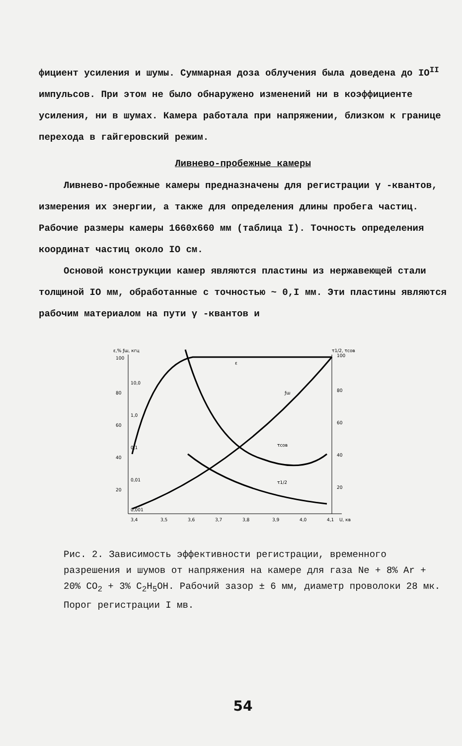фициент усиления и шумы. Суммарная доза облучения была доведена до IO<sup>II</sup> импульсов. При этом не было обнаружено изменений ни в коэффициенте усиления, ни в шумах. Камера работала при напряжении, близком к границе перехода в гайгеровский режим.
Ливнево-пробежные камеры
Ливнево-пробежные камеры предназначены для регистрации γ -квантов, измерения их энергии, а также для определения длины пробега частиц. Рабочие размеры камеры 1660x660 мм (таблица I). Точность определения координат частиц около IO см.
Основой конструкции камер являются пластины из нержавеющей стали толщиной IO мм, обработанные с точностью ~ 0,I мм. Эти пластины являются рабочим материалом на пути γ -квантов и
ε,% ƒш, кгц
τ1/2, τсов
100
80
60
40
20
10,0
1,0
0,1
0,01
0,001
100
80
60
40
20
3,4
3,5
3,6
3,7
3,8
3,9
4,0
4,1
U, кв
ε
ƒш
τсов
τ1/2
Рис. 2. Зависимость эффективности регистрации, временного разрешения и шумов от напряжения на камере для газа Ne + 8% Ar + 20% CO<sub>2</sub> + 3% C<sub>2</sub>H<sub>5</sub>OH. Рабочий зазор ± 6 мм, диаметр проволоки 28 мк. Порог регистрации I мв.
54